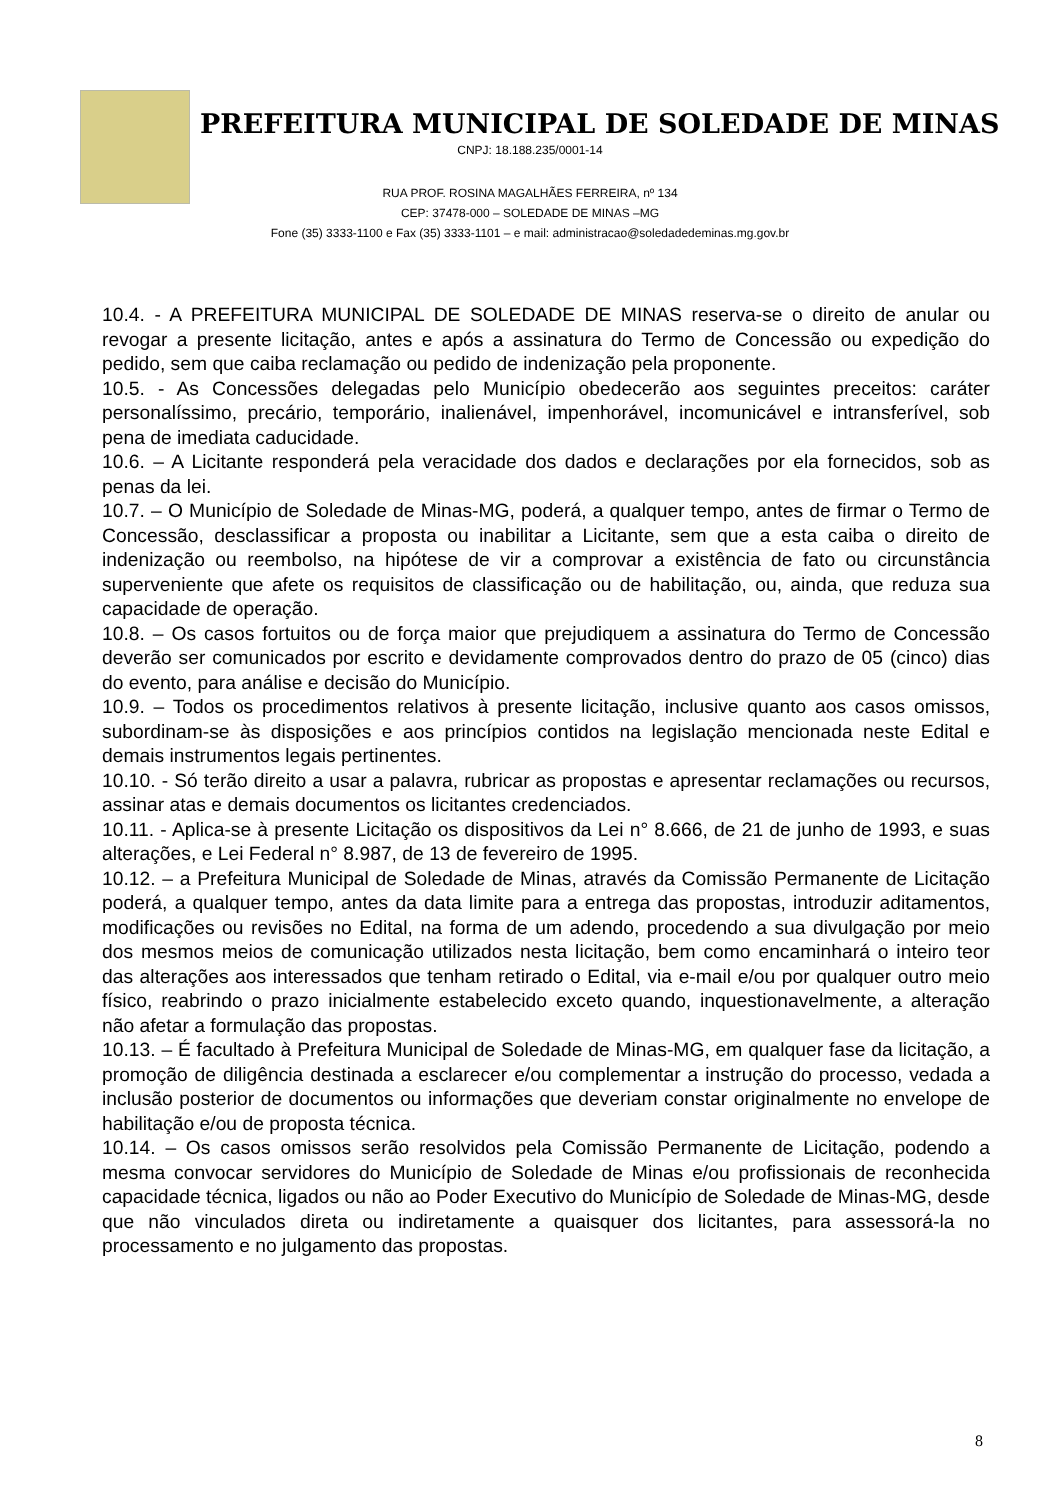PREFEITURA MUNICIPAL DE SOLEDADE DE MINAS
CNPJ: 18.188.235/0001-14
RUA PROF. ROSINA MAGALHÃES FERREIRA, nº 134
CEP: 37478-000 – SOLEDADE DE MINAS –MG
Fone (35) 3333-1100 e Fax (35) 3333-1101 – e mail: administracao@soledadedeminas.mg.gov.br
10.4. - A PREFEITURA MUNICIPAL DE SOLEDADE DE MINAS reserva-se o direito de anular ou revogar a presente licitação, antes e após a assinatura do Termo de Concessão ou expedição do pedido, sem que caiba reclamação ou pedido de indenização pela proponente.
10.5. - As Concessões delegadas pelo Município obedecerão aos seguintes preceitos: caráter personalíssimo, precário, temporário, inalienável, impenhorável, incomunicável e intransferível, sob pena de imediata caducidade.
10.6. – A Licitante responderá pela veracidade dos dados e declarações por ela fornecidos, sob as penas da lei.
10.7. – O Município de Soledade de Minas-MG, poderá, a qualquer tempo, antes de firmar o Termo de Concessão, desclassificar a proposta ou inabilitar a Licitante, sem que a esta caiba o direito de indenização ou reembolso, na hipótese de vir a comprovar a existência de fato ou circunstância superveniente que afete os requisitos de classificação ou de habilitação, ou, ainda, que reduza sua capacidade de operação.
10.8. – Os casos fortuitos ou de força maior que prejudiquem a assinatura do Termo de Concessão deverão ser comunicados por escrito e devidamente comprovados dentro do prazo de 05 (cinco) dias do evento, para análise e decisão do Município.
10.9. – Todos os procedimentos relativos à presente licitação, inclusive quanto aos casos omissos, subordinam-se às disposições e aos princípios contidos na legislação mencionada neste Edital e demais instrumentos legais pertinentes.
10.10. - Só terão direito a usar a palavra, rubricar as propostas e apresentar reclamações ou recursos, assinar atas e demais documentos os licitantes credenciados.
10.11. - Aplica-se à presente Licitação os dispositivos da Lei n° 8.666, de 21 de junho de 1993, e suas alterações, e Lei Federal n° 8.987, de 13 de fevereiro de 1995.
10.12. – a Prefeitura Municipal de Soledade de Minas, através da Comissão Permanente de Licitação poderá, a qualquer tempo, antes da data limite para a entrega das propostas, introduzir aditamentos, modificações ou revisões no Edital, na forma de um adendo, procedendo a sua divulgação por meio dos mesmos meios de comunicação utilizados nesta licitação, bem como encaminhará o inteiro teor das alterações aos interessados que tenham retirado o Edital, via e-mail e/ou por qualquer outro meio físico, reabrindo o prazo inicialmente estabelecido exceto quando, inquestionavelmente, a alteração não afetar a formulação das propostas.
10.13. – É facultado à Prefeitura Municipal de Soledade de Minas-MG, em qualquer fase da licitação, a promoção de diligência destinada a esclarecer e/ou complementar a instrução do processo, vedada a inclusão posterior de documentos ou informações que deveriam constar originalmente no envelope de habilitação e/ou de proposta técnica.
10.14. – Os casos omissos serão resolvidos pela Comissão Permanente de Licitação, podendo a mesma convocar servidores do Município de Soledade de Minas e/ou profissionais de reconhecida capacidade técnica, ligados ou não ao Poder Executivo do Município de Soledade de Minas-MG, desde que não vinculados direta ou indiretamente a quaisquer dos licitantes, para assessorá-la no processamento e no julgamento das propostas.
8